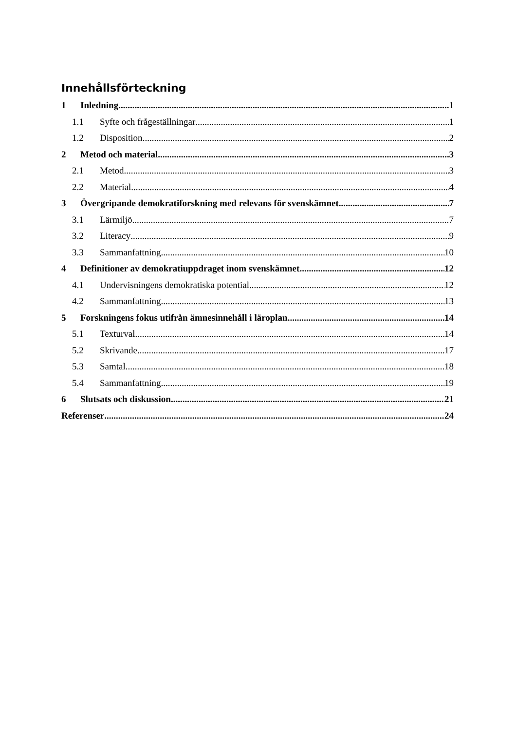Innehållsförteckning
1 Inledning 1
1.1 Syfte och frågeställningar 1
1.2 Disposition 2
2 Metod och material 3
2.1 Metod 3
2.2 Material 4
3 Övergripande demokratiforskning med relevans för svenskämnet 7
3.1 Lärmiljö 7
3.2 Literacy 9
3.3 Sammanfattning 10
4 Definitioner av demokratiuppdraget inom svenskämnet 12
4.1 Undervisningens demokratiska potential 12
4.2 Sammanfattning 13
5 Forskningens fokus utifrån ämnesinnehåll i läroplan 14
5.1 Texturval 14
5.2 Skrivande 17
5.3 Samtal 18
5.4 Sammanfattning 19
6 Slutsats och diskussion 21
Referenser 24